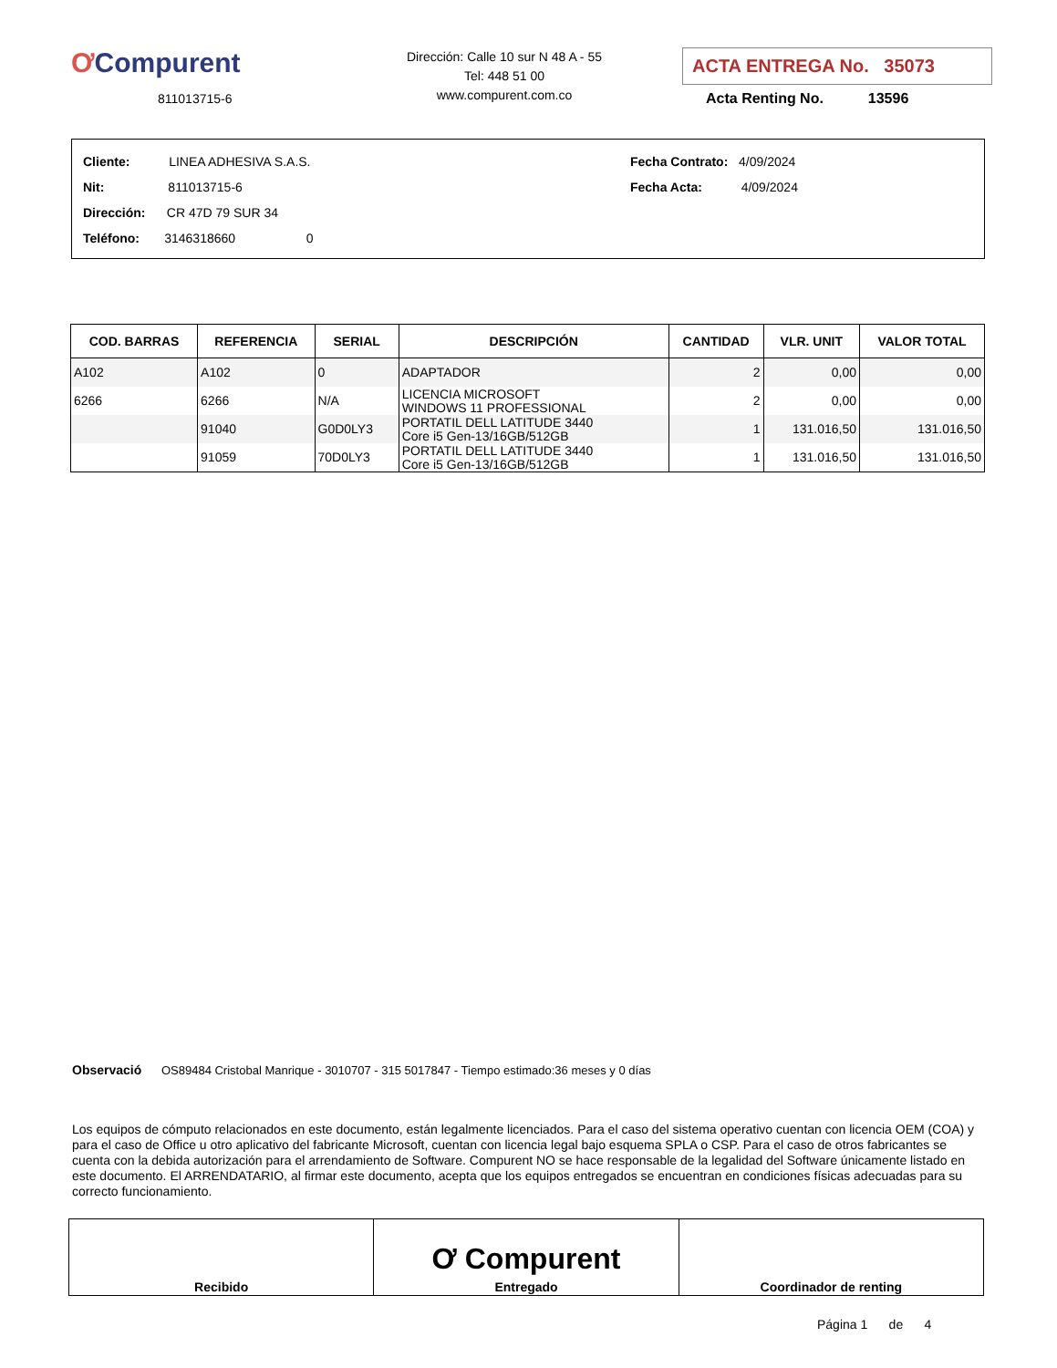ƠCompurent
811013715-6
Dirección: Calle 10 sur N 48 A - 55
Tel: 448 51 00
www.compurent.com.co
ACTA ENTREGA No. 35073
Acta Renting No. 13596
Cliente: LINEA ADHESIVA S.A.S.
Nit: 811013715-6
Dirección: CR 47D 79 SUR 34
Teléfono: 3146318660 0
Fecha Contrato: 4/09/2024
Fecha Acta: 4/09/2024
| COD. BARRAS | REFERENCIA | SERIAL | DESCRIPCIÓN | CANTIDAD | VLR. UNIT | VALOR TOTAL |
| --- | --- | --- | --- | --- | --- | --- |
| A102 | A102 | 0 | ADAPTADOR | 2 | 0,00 | 0,00 |
| 6266 | 6266 | N/A | LICENCIA MICROSOFT WINDOWS 11 PROFESSIONAL | 2 | 0,00 | 0,00 |
| | 91040 | G0D0LY3 | PORTATIL DELL LATITUDE 3440 Core i5 Gen-13/16GB/512GB | 1 | 131.016,50 | 131.016,50 |
| | 91059 | 70D0LY3 | PORTATIL DELL LATITUDE 3440 Core i5 Gen-13/16GB/512GB | 1 | 131.016,50 | 131.016,50 |
Observació OS89484 Cristobal Manrique - 3010707 - 315 5017847 - Tiempo estimado:36 meses y 0 días
Los equipos de cómputo relacionados en este documento, están legalmente licenciados. Para el caso del sistema operativo cuentan con licencia OEM (COA) y para el caso de Office u otro aplicativo del fabricante Microsoft, cuentan con licencia legal bajo esquema SPLA o CSP. Para el caso de otros fabricantes se cuenta con la debida autorización para el arrendamiento de Software. Compurent NO se hace responsable de la legalidad del Software únicamente listado en este documento. El ARRENDATARIO, al firmar este documento, acepta que los equipos entregados se encuentran en condiciones físicas adecuadas para su correcto funcionamiento.
| Recibido | Ơ Compurent Entregado | Coordinador de renting |
Página 1 de 4